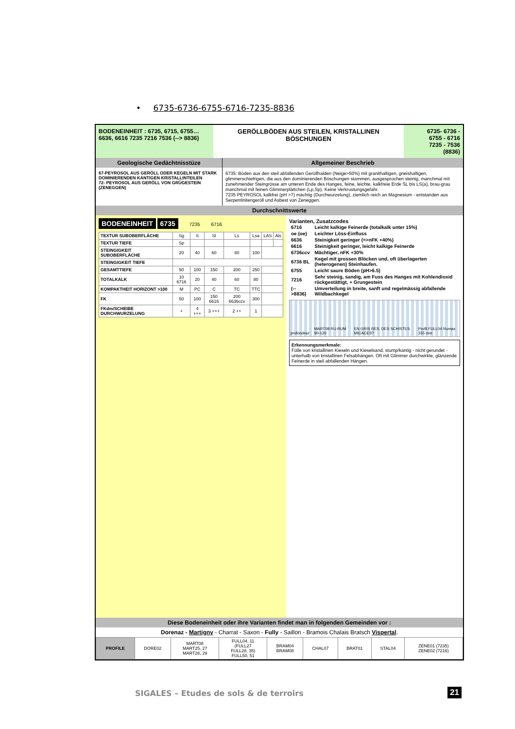• 6735-6736-6755-6716-7235-8836
BODENEINHEIT : 6735, 6715, 6755…
6636, 6616 7235 7216 7536 (--> 8836)
GERÖLLBÖDEN AUS STEILEN, KRISTALLINEN BÖSCHUNGEN
6735- 6736 -
6755 - 6716
7235 - 7536
(8836)
Geologische Gedächtnisstüze
67-PEYROSOL AUS GERÖLL ODER KEGELN MIT STARK DOMINIERENDEN KANTIGEN KRISTALLINTEILEN
72- PEYROSOL AUS GERÖLL VON GRÜGESTEIN (ZENEGGEN)
Allgemeiner Beschrieb
6735: Böden aus den steil abfallenden Geröllhalden (Neige>50%) mit granithaltigen, gneishaltigen, glimmerschiefrigen, die aus den dominierenden Böschungen stammen, ausgesprochen steinig, manchmal mit zunehmender Steingrösse am unteren Ende des Hanges, feine, leichte, kalkfreie Erde SL bis LS(a), brau-grau manchmal mit feinen Glimmerplättchen (Lp,Sp). Keine Verkrustungsgefahr.
7235 PEYROSOL kalkfrei (pH >7) mächtig (Durchwurzelung), ziemlich reich an Magnesium - entstanden aus Serpentinitengeröll und Asbest von Zeneggen.
Durchschnittswerte
BODENEINHEIT 6735 7235 6716
| TEXTUR SUBOBERFLÄCHE | Sg | S | Sl | Ls | Lsa | LAS | Als |
| TEXTUR TIEFE | Sp | | | | | | |
| STEINGIGKEIT SUBOBERFLÄCHE | 20 | 40 | 60 | 80 | 100 | | |
| STEINGIGKEIT TIEFE | | | | | | | |
| GESAMTTIEFE | 50 | 100 | 150 | 200 | 250 | | |
| TOTALKALK | 10 6716 | 20 | 40 | 60 | 80 | | |
| KOMPAKTHEIT HORIZONT >100 | M | PC | C | TC | TTC | | |
| FK | 50 | 100 | 150 6616 | 200 6636ccv | 300 | | |
| FKdm/SCHEIBE DURCHWURZELUNG | + | 4 +++ | 3 +++ | 2 ++ | 1 | | |
Varianten, Zusatzcodes
| 6716 | Leicht kalkige Feinerde (totalkalk unter 15%) |
| oe (oe) | Leichter Löss-Einfluss |
| 6636 | Steinigkeit geringer (=>nFK +40%) |
| 6616 | Steinigkeit geringer, leicht kalkige Feinerde |
| 6736ccv | Mächtiger, nFK +30% |
| 6736 BL | Kegel mit grossen Blöcken und, oft überlagerten (heterogenen) Steinhaufen. |
| 6755 | Leicht saure Böden (pH>6.5) |
| 7216 | Sehr steinig, sandig, am Fuss des Hanges mit Kohlendioxid rückgestättigt, + Grungestein |
| (-->8836) | Umverteilung in breite, sanft und regelmässig abfallende Wildbachkegel |
profondeur MART08 RU-RUM 90-120 EN GRIS RES. DES SCHISTES MICACES? Profil FULL04 Rumax 155 mm
Erkennungsmerkmale:
Fülle von kristallinen Kieseln und Kieselsand, stump/kantig - nicht gerundet - unterhalb von kristallinen Felsabhängen. Oft mit Glimmer durchwirkte, glänzende Feinerde in steil abfallenden Hängen.
Diese Bodeneinheit oder ihre Varianten findet man in folgenden Gemeinden vor :
Dorenaz - Martigny - Charrat - Saxon - Fully - Saillon - Bramois Chalais Bratsch Vispertal.
| PROFILE | DORE02 | MART08 MART25, 27 MART28, 29 | FULL04, 11 (FULL27 FULL28, 35) FULL50, 51 | BRAM04 BRAM08 | CHAL07 | BRAT01 | STAL04 | ZENE01 (7235) ZENE02 (7216) |
SIGALES – Etudes de sols & de terroirs
21